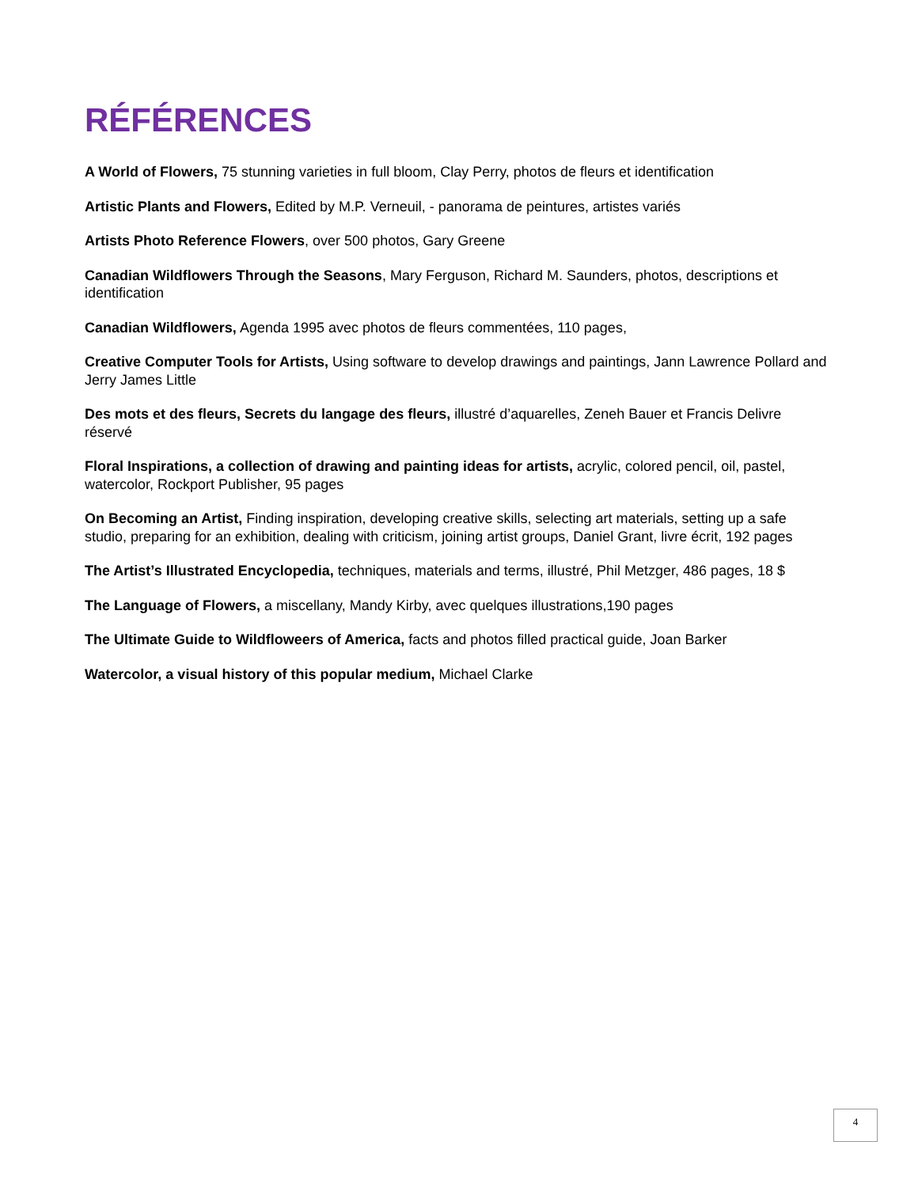RÉFÉRENCES
A World of Flowers, 75 stunning varieties in full bloom, Clay Perry, photos de fleurs et identification
Artistic Plants and Flowers, Edited by M.P. Verneuil, - panorama de peintures, artistes variés
Artists Photo Reference Flowers, over 500 photos, Gary Greene
Canadian Wildflowers Through the Seasons, Mary Ferguson, Richard M. Saunders, photos, descriptions et identification
Canadian Wildflowers, Agenda 1995 avec photos de fleurs commentées, 110 pages,
Creative Computer Tools for Artists, Using software to develop drawings and paintings, Jann Lawrence Pollard and Jerry James Little
Des mots et des fleurs, Secrets du langage des fleurs, illustré d’aquarelles, Zeneh Bauer et Francis Delivre réservé
Floral Inspirations, a collection of drawing and painting ideas for artists, acrylic, colored pencil, oil, pastel, watercolor, Rockport Publisher, 95 pages
On Becoming an Artist, Finding inspiration, developing creative skills, selecting art materials, setting up a safe studio, preparing for an exhibition, dealing with criticism, joining artist groups, Daniel Grant, livre écrit, 192 pages
The Artist’s Illustrated Encyclopedia, techniques, materials and terms, illustré, Phil Metzger, 486 pages, 18 $
The Language of Flowers, a miscellany, Mandy Kirby, avec quelques illustrations,190 pages
The Ultimate Guide to Wildfloweers of America, facts and photos filled practical guide, Joan Barker
Watercolor, a visual history of this popular medium, Michael Clarke
4